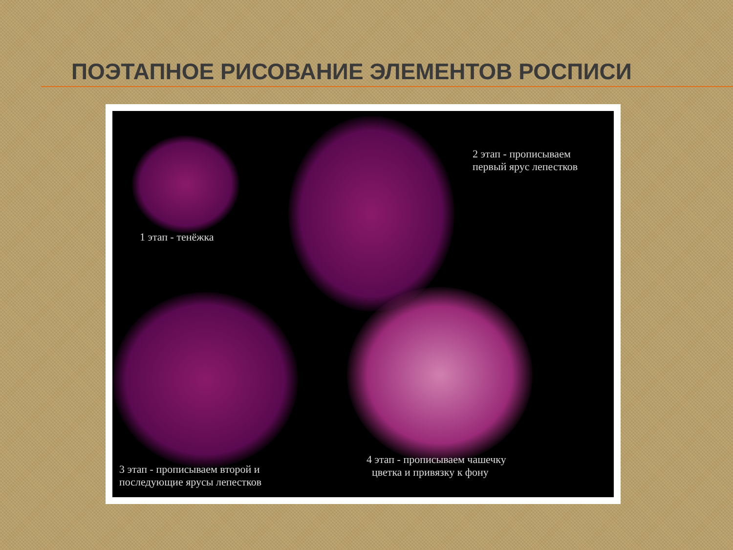ПОЭТАПНОЕ РИСОВАНИЕ ЭЛЕМЕНТОВ РОСПИСИ
1 этап - тенёжка
2 этап - прописываем
первый ярус лепестков
3 этап - прописываем второй и
последующие ярусы лепестков
4 этап - прописываем чашечку
цветка и привязку к фону